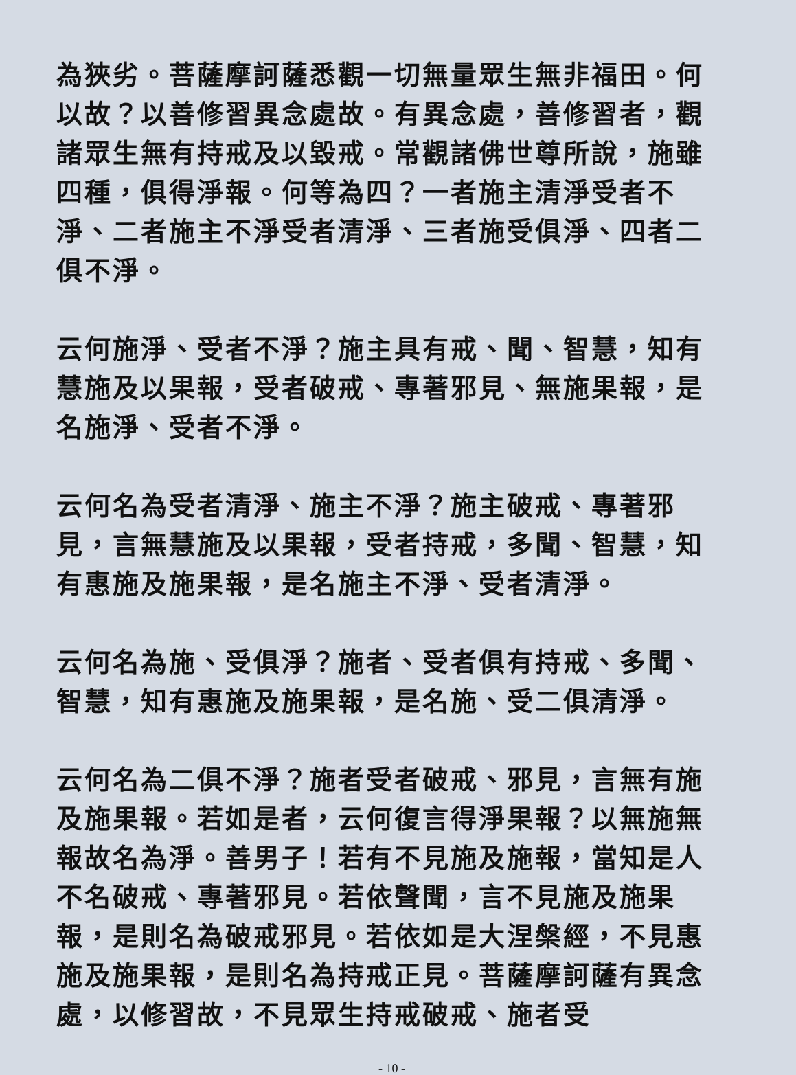為狹劣。菩薩摩訶薩悉觀一切無量眾生無非福田。何以故？以善修習異念處故。有異念處，善修習者，觀諸眾生無有持戒及以毀戒。常觀諸佛世尊所說，施雖四種，俱得淨報。何等為四？一者施主清淨受者不淨、二者施主不淨受者清淨、三者施受俱淨、四者二俱不淨。
云何施淨、受者不淨？施主具有戒、聞、智慧，知有慧施及以果報，受者破戒、專著邪見、無施果報，是名施淨、受者不淨。
云何名為受者清淨、施主不淨？施主破戒、專著邪見，言無慧施及以果報，受者持戒，多聞、智慧，知有惠施及施果報，是名施主不淨、受者清淨。
云何名為施、受俱淨？施者、受者俱有持戒、多聞、智慧，知有惠施及施果報，是名施、受二俱清淨。
云何名為二俱不淨？施者受者破戒、邪見，言無有施及施果報。若如是者，云何復言得淨果報？以無施無報故名為淨。善男子！若有不見施及施報，當知是人不名破戒、專著邪見。若依聲聞，言不見施及施果報，是則名為破戒邪見。若依如是大涅槃經，不見惠施及施果報，是則名為持戒正見。菩薩摩訶薩有異念處，以修習故，不見眾生持戒破戒、施者受
- 10 -